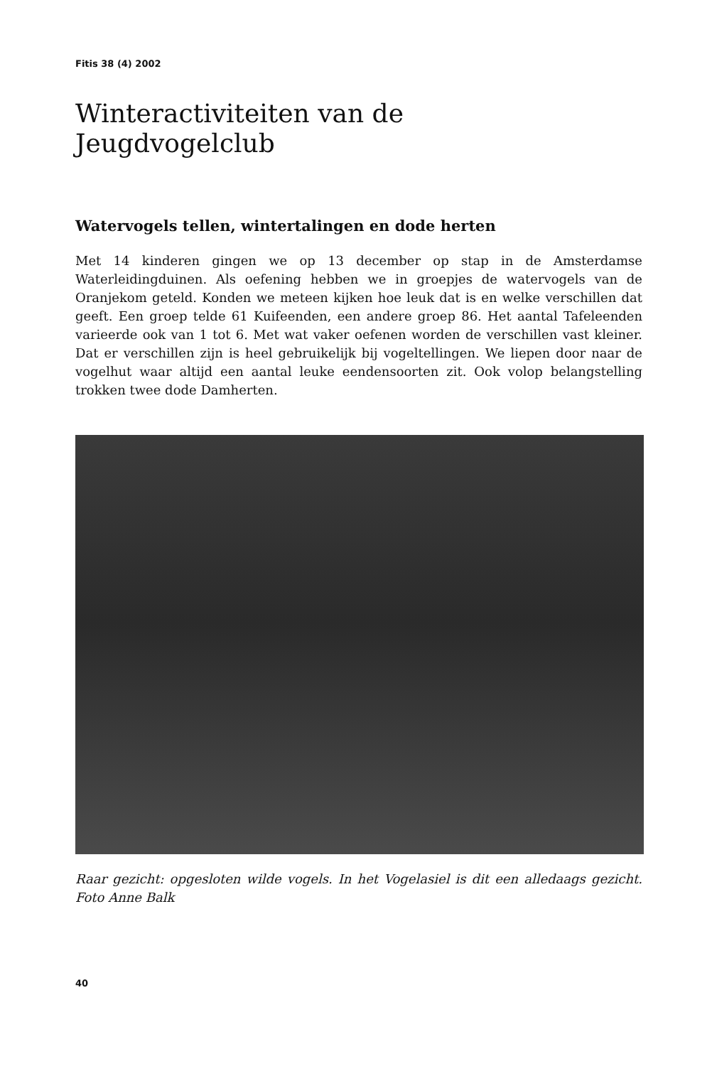Fitis 38 (4) 2002
Winteractiviteiten van de
Jeugdvogelclub
Watervogels tellen, wintertalingen en dode herten
Met 14 kinderen gingen we op 13 december op stap in de Amsterdamse Waterleidingduinen. Als oefening hebben we in groepjes de watervogels van de Oranjekom geteld. Konden we meteen kijken hoe leuk dat is en welke verschillen dat geeft. Een groep telde 61 Kuifeenden, een andere groep 86. Het aantal Tafeleenden varieerde ook van 1 tot 6. Met wat vaker oefenen worden de verschillen vast kleiner. Dat er verschillen zijn is heel gebruikelijk bij vogeltellingen. We liepen door naar de vogelhut waar altijd een aantal leuke eendensoorten zit. Ook volop belangstelling trokken twee dode Damherten.
Raar gezicht: opgesloten wilde vogels. In het Vogelasiel is dit een alledaags gezicht. Foto Anne Balk
40